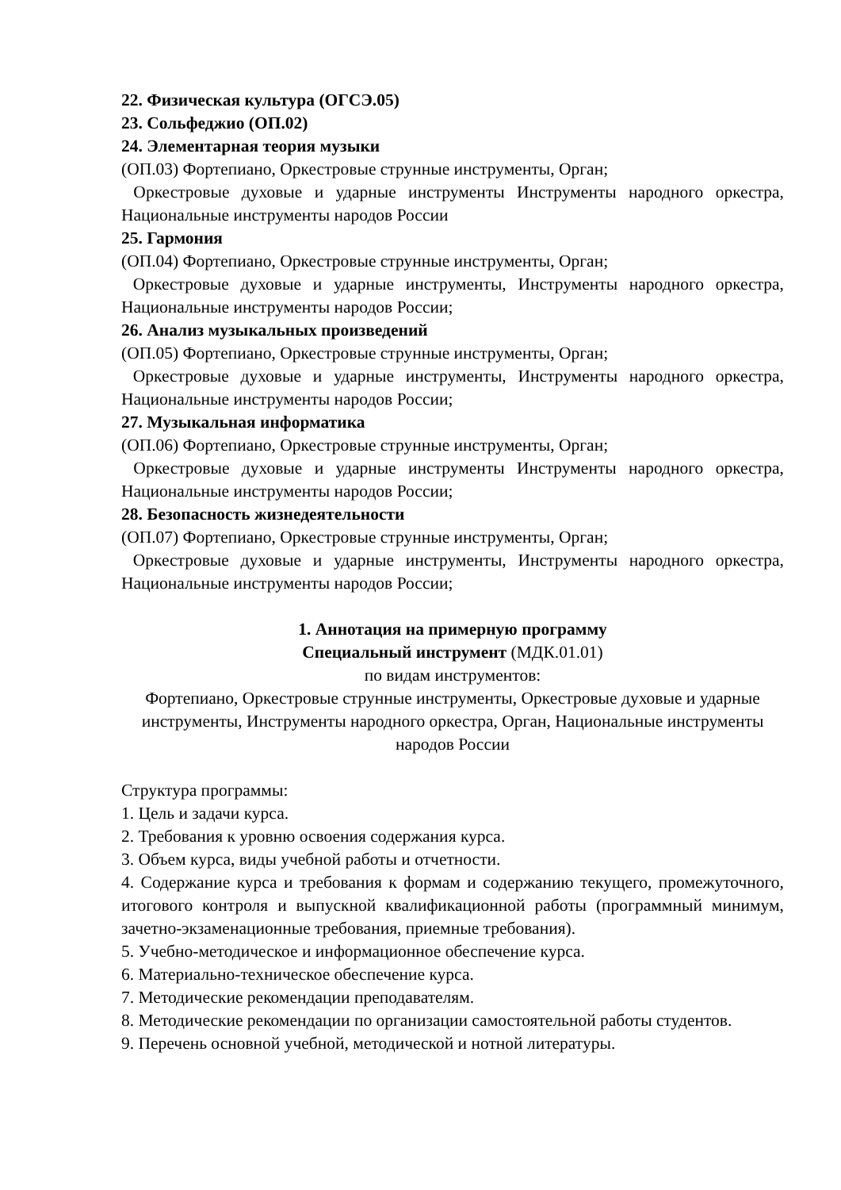22. Физическая культура (ОГСЭ.05)
23. Сольфеджио (ОП.02)
24. Элементарная теория музыки
(ОП.03) Фортепиано, Оркестровые струнные инструменты, Орган;
Оркестровые духовые и ударные инструменты Инструменты народного оркестра, Национальные инструменты народов России
25. Гармония
(ОП.04) Фортепиано, Оркестровые струнные инструменты, Орган;
Оркестровые духовые и ударные инструменты, Инструменты народного оркестра, Национальные инструменты народов России;
26. Анализ музыкальных произведений
(ОП.05) Фортепиано, Оркестровые струнные инструменты, Орган;
Оркестровые духовые и ударные инструменты, Инструменты народного оркестра, Национальные инструменты народов России;
27. Музыкальная информатика
(ОП.06) Фортепиано, Оркестровые струнные инструменты, Орган;
Оркестровые духовые и ударные инструменты Инструменты народного оркестра, Национальные инструменты народов России;
28. Безопасность жизнедеятельности
(ОП.07) Фортепиано, Оркестровые струнные инструменты, Орган;
Оркестровые духовые и ударные инструменты, Инструменты народного оркестра, Национальные инструменты народов России;
1. Аннотация на примерную программу
Специальный инструмент (МДК.01.01)
по видам инструментов:
Фортепиано, Оркестровые струнные инструменты, Оркестровые духовые и ударные инструменты, Инструменты народного оркестра, Орган, Национальные инструменты народов России
Структура программы:
1. Цель и задачи курса.
2. Требования к уровню освоения содержания курса.
3. Объем курса, виды учебной работы и отчетности.
4. Содержание курса и требования к формам и содержанию текущего, промежуточного, итогового контроля и выпускной квалификационной работы (программный минимум, зачетно-экзаменационные требования, приемные требования).
5. Учебно-методическое и информационное обеспечение курса.
6. Материально-техническое обеспечение курса.
7. Методические рекомендации преподавателям.
8. Методические рекомендации по организации самостоятельной работы студентов.
9. Перечень основной учебной, методической и нотной литературы.